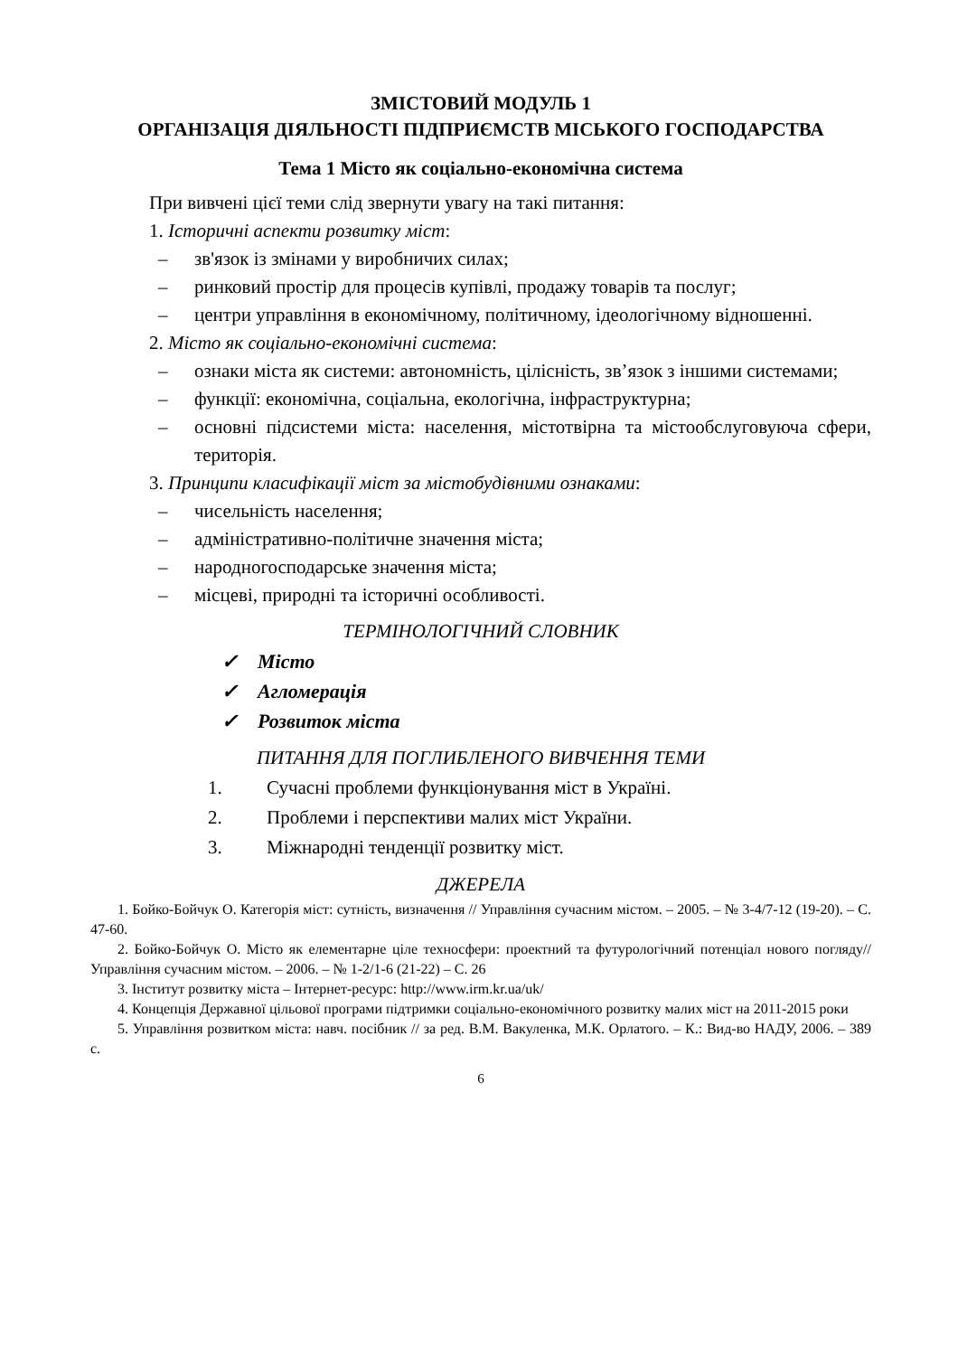ЗМІСТОВИЙ МОДУЛЬ 1
ОРГАНІЗАЦІЯ ДІЯЛЬНОСТІ ПІДПРИЄМСТВ МІСЬКОГО ГОСПОДАРСТВА
Тема 1 Місто як соціально-економічна система
При вивчені цієї теми слід звернути увагу на такі питання:
1. Історичні аспекти розвитку міст:
– зв'язок із змінами у виробничих силах;
– ринковий простір для процесів купівлі, продажу товарів та послуг;
– центри управління в економічному, політичному, ідеологічному відношенні.
2. Місто як соціально-економічні система:
– ознаки міста як системи: автономність, цілісність, зв’язок з іншими системами;
– функції: економічна, соціальна, екологічна, інфраструктурна;
– основні підсистеми міста: населення, містотвірна та містообслуговуюча сфери, територія.
3. Принципи класифікації міст за містобудівними ознаками:
– чисельність населення;
– адміністративно-політичне значення міста;
– народногосподарське значення міста;
– місцеві, природні та історичні особливості.
ТЕРМІНОЛОГІЧНИЙ СЛОВНИК
✓ Місто
✓ Агломерація
✓ Розвиток міста
ПИТАННЯ ДЛЯ ПОГЛИБЛЕНОГО ВИВЧЕННЯ ТЕМИ
1. Сучасні проблеми функціонування міст в Україні.
2. Проблеми і перспективи малих міст України.
3. Міжнародні тенденції розвитку міст.
ДЖЕРЕЛА
1. Бойко-Бойчук О. Категорія міст: сутність, визначення // Управління сучасним містом. – 2005. – № 3-4/7-12 (19-20). – С. 47-60.
2. Бойко-Бойчук О. Місто як елементарне ціле техносфери: проектний та футурологічний потенціал нового погляду// Управління сучасним містом. – 2006. – № 1-2/1-6 (21-22) – С. 26
3. Інститут розвитку міста – Інтернет-ресурс: http://www.irm.kr.ua/uk/
4. Концепція Державної цільової програми підтримки соціально-економічного розвитку малих міст на 2011-2015 роки
5. Управління розвитком міста: навч. посібник // за ред. В.М. Вакуленка, М.К. Орлатого. – К.: Вид-во НАДУ, 2006. – 389 с.
6